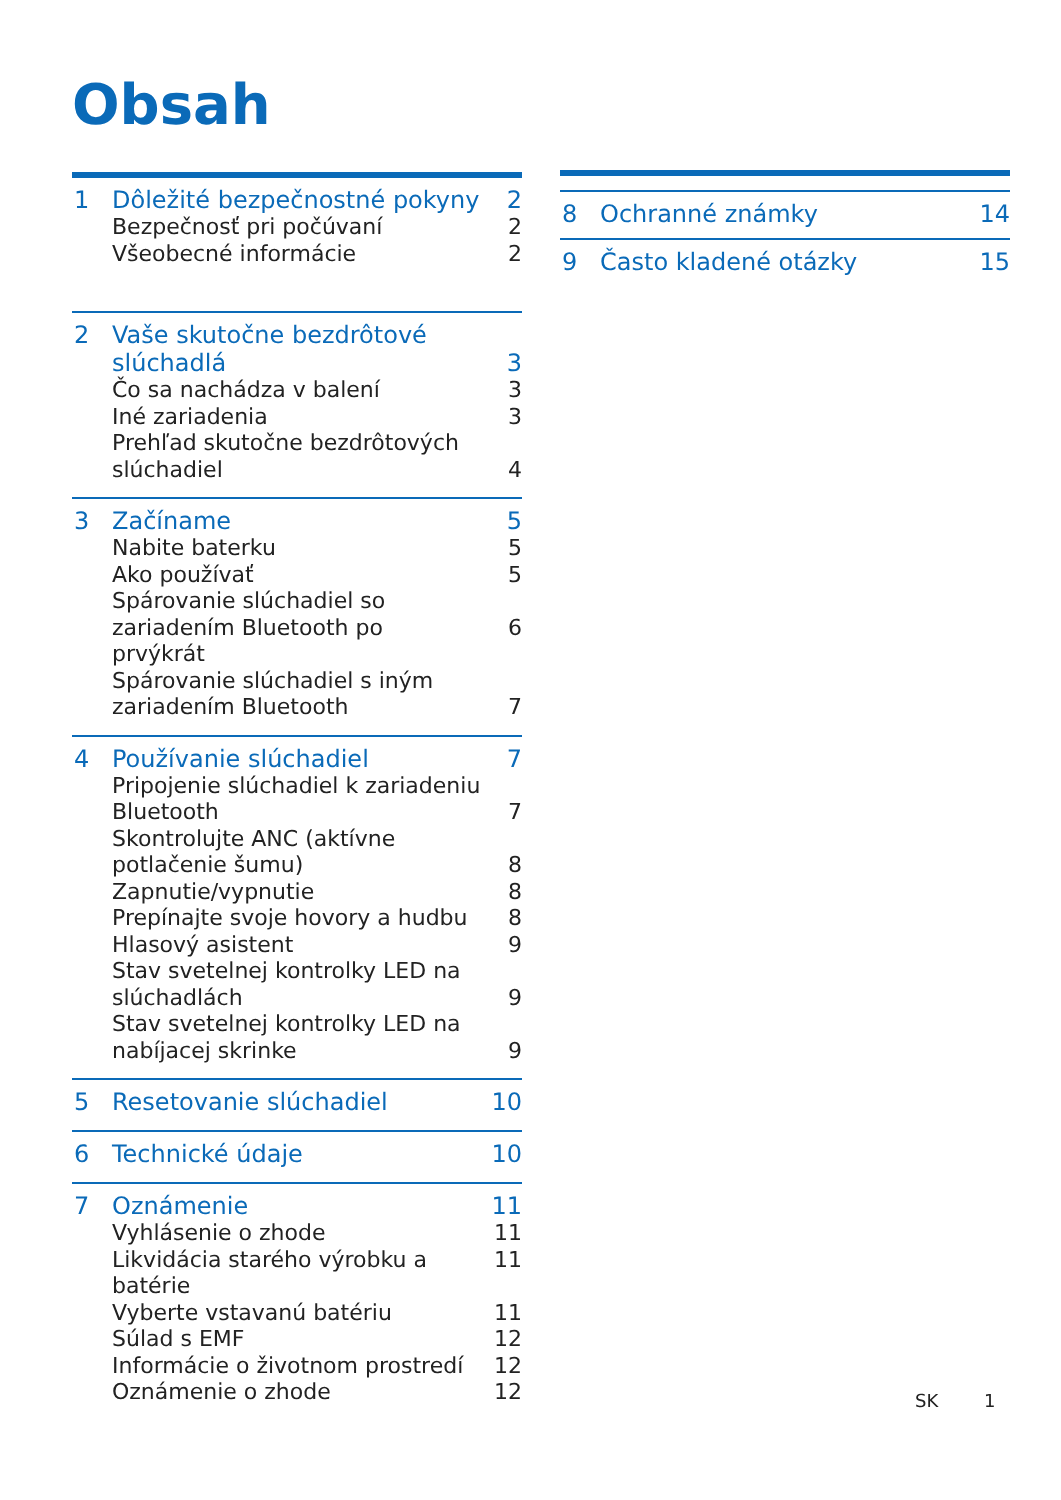Obsah
1 Dôležité bezpečnostné pokyny 2
Bezpečnosť pri počúvaní 2
Všeobecné informácie 2
2 Vaše skutočne bezdrôtové slúchadlá
3
Čo sa nachádza v balení 3
Iné zariadenia 3
Prehľad skutočne bezdrôtových slúchadiel
4
3 Začíname 5
Nabite baterku 5
Ako používať 5
Spárovanie slúchadiel so zariadením Bluetooth po prvýkrát
6
Spárovanie slúchadiel s iným zariadením Bluetooth
7
4 Používanie slúchadiel 7
Pripojenie slúchadiel k zariadeniu Bluetooth
7
Skontrolujte ANC (aktívne potlačenie šumu)
8
Zapnutie/vypnutie 8
Prepínajte svoje hovory a hudbu 8
Hlasový asistent 9
Stav svetelnej kontrolky LED na slúchadlách
9
Stav svetelnej kontrolky LED na nabíjacej skrinke
9
5 Resetovanie slúchadiel 10
6 Technické údaje 10
7 Oznámenie 11
Vyhlásenie o zhode 11
Likvidácia starého výrobku a batérie 11
Vyberte vstavanú batériu 11
Súlad s EMF 12
Informácie o životnom prostredí 12
Oznámenie o zhode 12
8 Ochranné známky 14
9 Často kladené otázky 15
SK 1